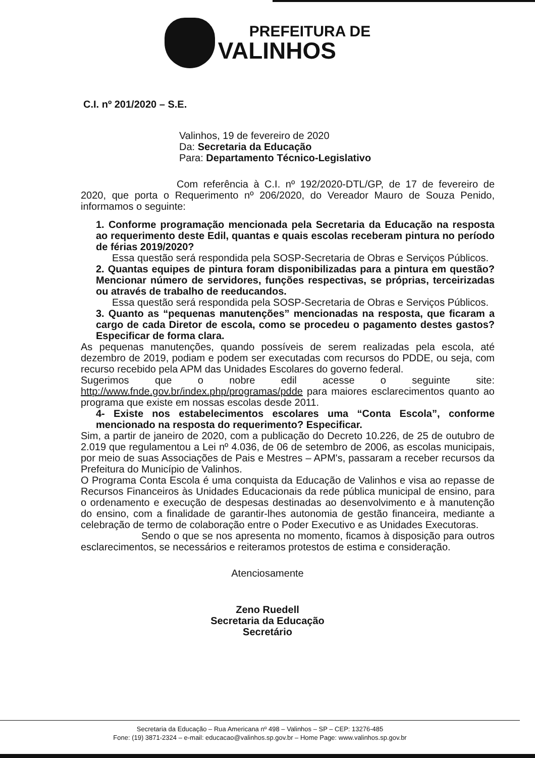PREFEITURA DE
VALINHOS
C.I. nº 201/2020 – S.E.
Valinhos, 19 de fevereiro de 2020
Da: Secretaria da Educação
Para: Departamento Técnico-Legislativo
Com referência à C.I. nº 192/2020-DTL/GP, de 17 de fevereiro de 2020, que porta o Requerimento nº 206/2020, do Vereador Mauro de Souza Penido, informamos o seguinte:
1. Conforme programação mencionada pela Secretaria da Educação na resposta ao requerimento deste Edil, quantas e quais escolas receberam pintura no período de férias 2019/2020?
Essa questão será respondida pela SOSP-Secretaria de Obras e Serviços Públicos.
2. Quantas equipes de pintura foram disponibilizadas para a pintura em questão? Mencionar número de servidores, funções respectivas, se próprias, terceirizadas ou através de trabalho de reeducandos.
Essa questão será respondida pela SOSP-Secretaria de Obras e Serviços Públicos.
3. Quanto as “pequenas manutenções” mencionadas na resposta, que ficaram a cargo de cada Diretor de escola, como se procedeu o pagamento destes gastos? Especificar de forma clara.
As pequenas manutenções, quando possíveis de serem realizadas pela escola, até dezembro de 2019, podiam e podem ser executadas com recursos do PDDE, ou seja, com recurso recebido pela APM das Unidades Escolares do governo federal.
Sugerimos que o nobre edil acesse o seguinte site: http://www.fnde.gov.br/index.php/programas/pdde para maiores esclarecimentos quanto ao programa que existe em nossas escolas desde 2011.
4- Existe nos estabelecimentos escolares uma “Conta Escola”, conforme mencionado na resposta do requerimento? Especificar.
Sim, a partir de janeiro de 2020, com a publicação do Decreto 10.226, de 25 de outubro de 2.019 que regulamentou a Lei nº 4.036, de 06 de setembro de 2006, as escolas municipais, por meio de suas Associações de Pais e Mestres – APM's, passaram a receber recursos da Prefeitura do Município de Valinhos.
O Programa Conta Escola é uma conquista da Educação de Valinhos e visa ao repasse de Recursos Financeiros às Unidades Educacionais da rede pública municipal de ensino, para o ordenamento e execução de despesas destinadas ao desenvolvimento e à manutenção do ensino, com a finalidade de garantir-lhes autonomia de gestão financeira, mediante a celebração de termo de colaboração entre o Poder Executivo e as Unidades Executoras.
Sendo o que se nos apresenta no momento, ficamos à disposição para outros esclarecimentos, se necessários e reiteramos protestos de estima e consideração.
Atenciosamente
Zeno Ruedell
Secretaria da Educação
Secretário
Secretaria da Educação – Rua Americana nº 498 – Valinhos – SP – CEP: 13276-485
Fone: (19) 3871-2324 – e-mail: educacao@valinhos.sp.gov.br – Home Page: www.valinhos.sp.gov.br